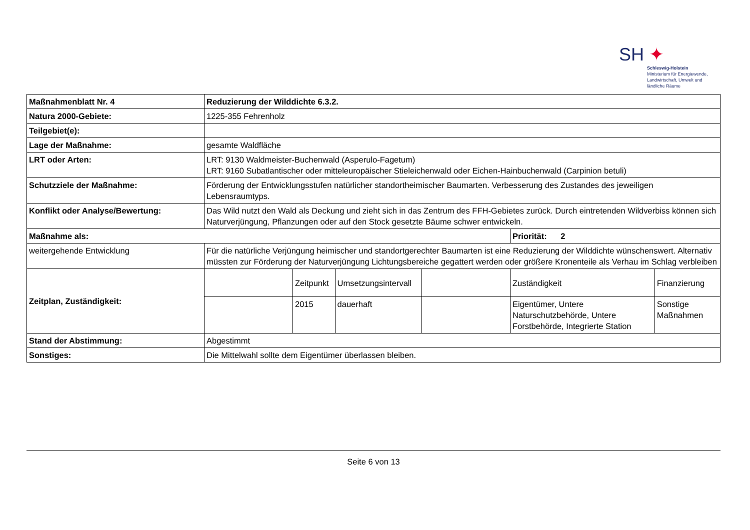SH ✦
Schleswig-Holstein
Ministerium für Energiewende,
Landwirtschaft, Umwelt und
ländliche Räume
| Maßnahmenblatt Nr. 4 | Reduzierung der Wilddichte 6.3.2. | | | | | |
| Natura 2000-Gebiete: | 1225-355 Fehrenholz | | | | | |
| Teilgebiet(e): | | | | | | |
| Lage der Maßnahme: | gesamte Waldfläche | | | | | |
| LRT oder Arten: | LRT: 9130 Waldmeister-Buchenwald (Asperulo-Fagetum) LRT: 9160 Subatlantischer oder mitteleuropäischer Stieleichenwald oder Eichen-Hainbuchenwald (Carpinion betuli) | | | | | |
| Schutzziele der Maßnahme: | Förderung der Entwicklungsstufen natürlicher standortheimischer Baumarten. Verbesserung des Zustandes des jeweiligen Lebensraumtyps. | | | | | |
| Konflikt oder Analyse/Bewertung: | Das Wild nutzt den Wald als Deckung und zieht sich in das Zentrum des FFH-Gebietes zurück. Durch eintretenden Wildverbiss können sich Naturverjüngung, Pflanzungen oder auf den Stock gesetzte Bäume schwer entwickeln. | | | | | |
| Maßnahme als: | | | | | Priorität: 2 | |
| weitergehende Entwicklung | Für die natürliche Verjüngung heimischer und standortgerechter Baumarten ist eine Reduzierung der Wilddichte wünschenswert. Alternativ müssten zur Förderung der Naturverjüngung Lichtungsbereiche gegattert werden oder größere Kronenteile als Verhau im Schlag verbleiben | | | | | |
| Zeitplan, Zuständigkeit: | | Zeitpunkt | Umsetzungsintervall | | Zuständigkeit | Finanzierung |
| | | 2015 | dauerhaft | | Eigentümer, Untere Naturschutzbehörde, Untere Forstbehörde, Integrierte Station | Sonstige Maßnahmen |
| Stand der Abstimmung: | Abgestimmt | | | | | |
| Sonstiges: | Die Mittelwahl sollte dem Eigentümer überlassen bleiben. | | | | | |
Seite 6 von 13